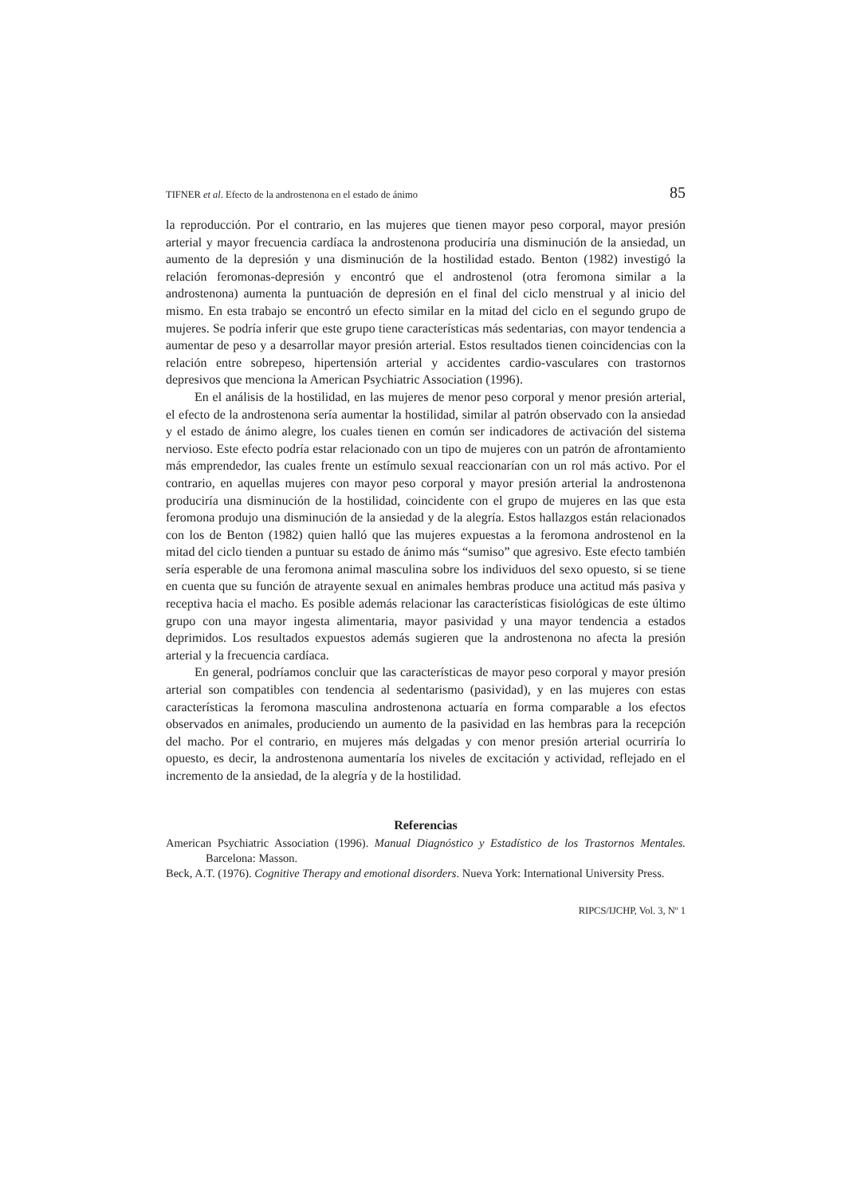TIFNER et al. Efecto de la androstenona en el estado de ánimo 85
la reproducción. Por el contrario, en las mujeres que tienen mayor peso corporal, mayor presión arterial y mayor frecuencia cardíaca la androstenona produciría una disminución de la ansiedad, un aumento de la depresión y una disminución de la hostilidad estado. Benton (1982) investigó la relación feromonas-depresión y encontró que el androstenol (otra feromona similar a la androstenona) aumenta la puntuación de depresión en el final del ciclo menstrual y al inicio del mismo. En esta trabajo se encontró un efecto similar en la mitad del ciclo en el segundo grupo de mujeres. Se podría inferir que este grupo tiene características más sedentarias, con mayor tendencia a aumentar de peso y a desarrollar mayor presión arterial. Estos resultados tienen coincidencias con la relación entre sobrepeso, hipertensión arterial y accidentes cardio-vasculares con trastornos depresivos que menciona la American Psychiatric Association (1996).
En el análisis de la hostilidad, en las mujeres de menor peso corporal y menor presión arterial, el efecto de la androstenona sería aumentar la hostilidad, similar al patrón observado con la ansiedad y el estado de ánimo alegre, los cuales tienen en común ser indicadores de activación del sistema nervioso. Este efecto podría estar relacionado con un tipo de mujeres con un patrón de afrontamiento más emprendedor, las cuales frente un estímulo sexual reaccionarían con un rol más activo. Por el contrario, en aquellas mujeres con mayor peso corporal y mayor presión arterial la androstenona produciría una disminución de la hostilidad, coincidente con el grupo de mujeres en las que esta feromona produjo una disminución de la ansiedad y de la alegría. Estos hallazgos están relacionados con los de Benton (1982) quien halló que las mujeres expuestas a la feromona androstenol en la mitad del ciclo tienden a puntuar su estado de ánimo más “sumiso” que agresivo. Este efecto también sería esperable de una feromona animal masculina sobre los individuos del sexo opuesto, si se tiene en cuenta que su función de atrayente sexual en animales hembras produce una actitud más pasiva y receptiva hacia el macho. Es posible además relacionar las características fisiológicas de este último grupo con una mayor ingesta alimentaria, mayor pasividad y una mayor tendencia a estados deprimidos. Los resultados expuestos además sugieren que la androstenona no afecta la presión arterial y la frecuencia cardíaca.
En general, podríamos concluir que las características de mayor peso corporal y mayor presión arterial son compatibles con tendencia al sedentarismo (pasividad), y en las mujeres con estas características la feromona masculina androstenona actuaría en forma comparable a los efectos observados en animales, produciendo un aumento de la pasividad en las hembras para la recepción del macho. Por el contrario, en mujeres más delgadas y con menor presión arterial ocurriría lo opuesto, es decir, la androstenona aumentaría los niveles de excitación y actividad, reflejado en el incremento de la ansiedad, de la alegría y de la hostilidad.
Referencias
American Psychiatric Association (1996). Manual Diagnóstico y Estadístico de los Trastornos Mentales. Barcelona: Masson.
Beck, A.T. (1976). Cognitive Therapy and emotional disorders. Nueva York: International University Press.
RIPCS/IJCHP, Vol. 3, Nº 1